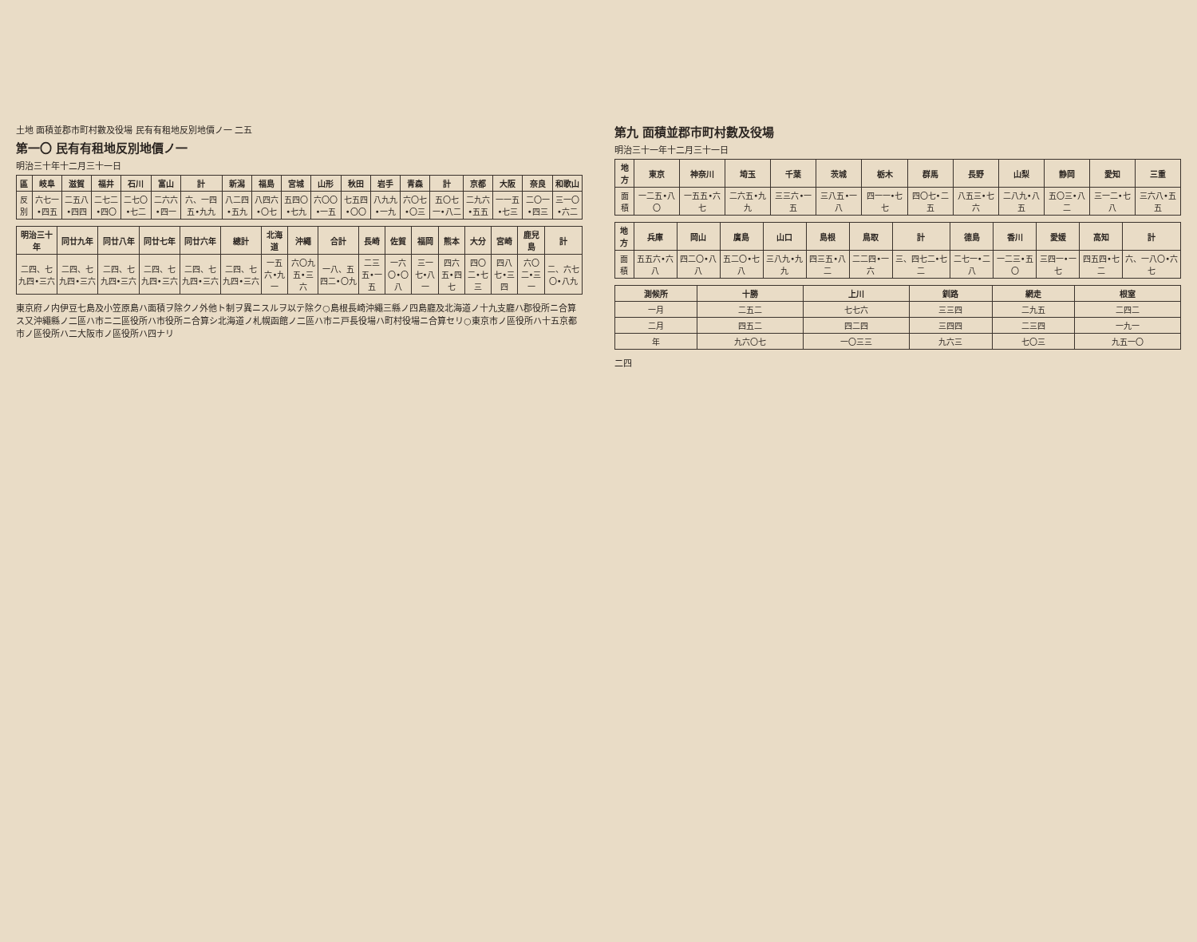土地 面積並郡市町村數及役場 民有有租地反別地價ノ一 二五
第一〇 民有有租地反別地價ノ一
明治三十年十二月三十一日
| 區 | 岐阜 | 滋賀 | 福井 | 石川 | 富山 | 計 | 新潟 | 福島 | 宮城 | 山形 | 秋田 | 岩手 | 青森 | 計 | 京都 | 大阪 | 奈良 | 和歌山 |
| --- | --- | --- | --- | --- | --- | --- | --- | --- | --- | --- | --- | --- | --- | --- | --- | --- | --- | --- |
| 反別 | 六七一•四五 | 二五八•四四 | 二七二•四〇 | 二七〇•七二 | 二六六•四一 | 六、一四五•九九 | 八二四•五九 | 八四六•〇七 | 五四〇•七九 | 六〇〇•一五 | 七五四•〇〇 | 八九九•一九 | 六〇七•〇三 | 五〇七一•八二 | 二九六•五五 | 一一五•七三 | 二〇一•四三 | 三一〇•六二 |
| 明治三十年 | 同廿九年 | 同廿八年 | 同廿七年 | 同廿六年 | 總計 | 北海道 | 沖繩 | 合計 | 長崎 | 佐賀 | 福岡 | 熊本 | 大分 | 宮崎 | 鹿兒島 | 計 |
| --- | --- | --- | --- | --- | --- | --- | --- | --- | --- | --- | --- | --- | --- | --- | --- | --- |
| 二四、七九四•三六 | 二四、七九四•三六 | 二四、七九四•三六 | 二四、七九四•三六 | 二四、七九四•三六 | 二四、七九四•三六 | 一五六•九一 | 六〇九五•三六 | 一八、五四二•〇九 | 二三五•一五 | 一六〇•〇八 | 三一七•八一 | 四六五•四七 | 四〇二•七三 | 四八七•三四 | 六〇二•三一 | 二、六七〇•八九 |
東京府ノ内伊豆七島及小笠原島ハ面積ヲ除クノ外他ト制ヲ異ニスルヲ以テ除ク○島根長崎沖繩三縣ノ四島廳及北海道ノ十九支廳ハ郡役所ニ合算ス又沖繩縣ノ二區ハ市ニ二區役所ハ市役所ニ合算シ北海道ノ札幌函館ノ二區ハ市ニ戸長役場ハ町村役場ニ合算セリ○東京市ノ區役所ハ十五京都市ノ區役所ハ二大阪市ノ區役所ハ四ナリ
第九 面積並郡市町村數及役場
明治三十一年十二月三十一日
| 地方 | 東京 | 神奈川 | 埼玉 | 千葉 | 茨城 | 栃木 | 群馬 | 長野 | 山梨 | 静岡 | 愛知 | 三重 |
| --- | --- | --- | --- | --- | --- | --- | --- | --- | --- | --- | --- | --- |
| 面積 | 一二五•八〇 | 一五五•六七 | 二六五•九九 | 三三六•一五 | 三八五•一八 | 四一一•七七 | 四〇七•二五 | 八五三•七六 | 二八九•八五 | 五〇三•八二 | 三一二•七八 | 三六八•五五 |
| 地方 | 兵庫 | 岡山 | 廣島 | 山口 | 島根 | 鳥取 | 計 | 德島 | 香川 | 愛媛 | 高知 | 計 |
| --- | --- | --- | --- | --- | --- | --- | --- | --- | --- | --- | --- | --- |
| 面積 | 五五六•六八 | 四二〇•八八 | 五二〇•七八 | 三八九•九九 | 四三五•八二 | 二二四•一六 | 三、四七二•七二 | 二七一•二八 | 一二三•五〇 | 三四一•一七 | 四五四•七二 | 六、一八〇•六七 |
| 測候所 | 十勝 | 上川 | 釧路 | 網走 | 根室 |
| --- | --- | --- | --- | --- | --- |
| 一月 | 二五二 | 七七六 | 三三四 | 二九五 | 二四二 |
| 二月 | 四五二 | 四二四 | 三四四 | 二三四 | 一九一 |
| 年 | 九六〇七 | 一〇三三 | 九六三 | 七〇三 | 九五一〇 |
二四